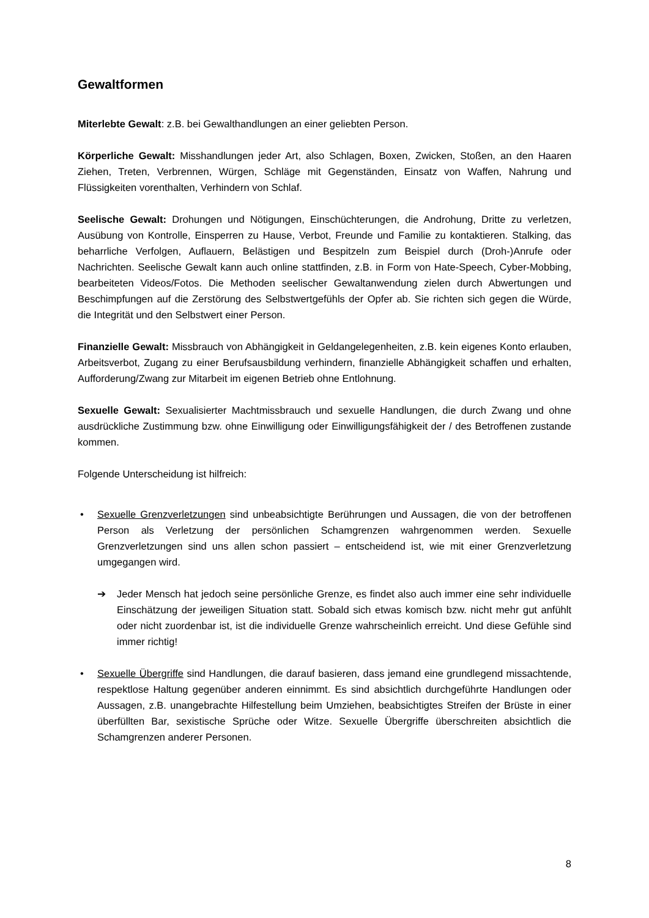Gewaltformen
Miterlebte Gewalt: z.B. bei Gewalthandlungen an einer geliebten Person.
Körperliche Gewalt: Misshandlungen jeder Art, also Schlagen, Boxen, Zwicken, Stoßen, an den Haaren Ziehen, Treten, Verbrennen, Würgen, Schläge mit Gegenständen, Einsatz von Waffen, Nahrung und Flüssigkeiten vorenthalten, Verhindern von Schlaf.
Seelische Gewalt: Drohungen und Nötigungen, Einschüchterungen, die Androhung, Dritte zu verletzen, Ausübung von Kontrolle, Einsperren zu Hause, Verbot, Freunde und Familie zu kontaktieren. Stalking, das beharrliche Verfolgen, Auflauern, Belästigen und Bespitzeln zum Beispiel durch (Droh-)Anrufe oder Nachrichten. Seelische Gewalt kann auch online stattfinden, z.B. in Form von Hate-Speech, Cyber-Mobbing, bearbeiteten Videos/Fotos. Die Methoden seelischer Gewaltanwendung zielen durch Abwertungen und Beschimpfungen auf die Zerstörung des Selbstwertgefühls der Opfer ab. Sie richten sich gegen die Würde, die Integrität und den Selbstwert einer Person.
Finanzielle Gewalt: Missbrauch von Abhängigkeit in Geldangelegenheiten, z.B. kein eigenes Konto erlauben, Arbeitsverbot, Zugang zu einer Berufsausbildung verhindern, finanzielle Abhängigkeit schaffen und erhalten, Aufforderung/Zwang zur Mitarbeit im eigenen Betrieb ohne Entlohnung.
Sexuelle Gewalt: Sexualisierter Machtmissbrauch und sexuelle Handlungen, die durch Zwang und ohne ausdrückliche Zustimmung bzw. ohne Einwilligung oder Einwilligungsfähigkeit der / des Betroffenen zustande kommen.
Folgende Unterscheidung ist hilfreich:
• Sexuelle Grenzverletzungen sind unbeabsichtigte Berührungen und Aussagen, die von der betroffenen Person als Verletzung der persönlichen Schamgrenzen wahrgenommen werden. Sexuelle Grenzverletzungen sind uns allen schon passiert – entscheidend ist, wie mit einer Grenzverletzung umgegangen wird.
➔ Jeder Mensch hat jedoch seine persönliche Grenze, es findet also auch immer eine sehr individuelle Einschätzung der jeweiligen Situation statt. Sobald sich etwas komisch bzw. nicht mehr gut anfühlt oder nicht zuordenbar ist, ist die individuelle Grenze wahrscheinlich erreicht. Und diese Gefühle sind immer richtig!
• Sexuelle Übergriffe sind Handlungen, die darauf basieren, dass jemand eine grundlegend missachtende, respektlose Haltung gegenüber anderen einnimmt. Es sind absichtlich durchgeführte Handlungen oder Aussagen, z.B. unangebrachte Hilfestellung beim Umziehen, beabsichtigtes Streifen der Brüste in einer überfüllten Bar, sexistische Sprüche oder Witze. Sexuelle Übergriffe überschreiten absichtlich die Schamgrenzen anderer Personen.
8